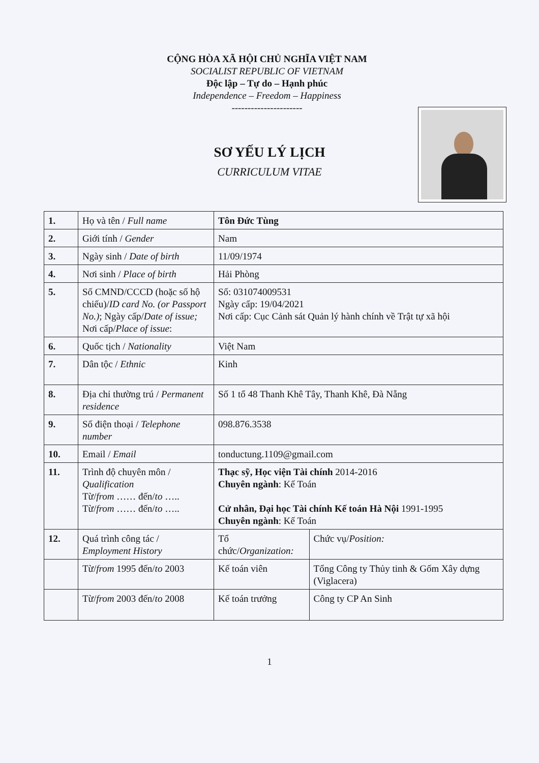CỘNG HÒA XÃ HỘI CHỦ NGHĨA VIỆT NAM
SOCIALIST REPUBLIC OF VIETNAM
Độc lập – Tự do – Hạnh phúc
Independence – Freedom – Happiness
----------------------
SƠ YẾU LÝ LỊCH
CURRICULUM VITAE
| 1. | Họ và tên / Full name | Tôn Đức Tùng | |
| 2. | Giới tính / Gender | Nam | |
| 3. | Ngày sinh / Date of birth | 11/09/1974 | |
| 4. | Nơi sinh / Place of birth | Hải Phòng | |
| 5. | Số CMND/CCCD (hoặc số hộ chiếu)/ ID card No. (or Passport No.) ; Ngày cấp/ Date of issue; Nơi cấp/ Place of issue : | Số: 031074009531 Ngày cấp: 19/04/2021 Nơi cấp: Cục Cảnh sát Quản lý hành chính về Trật tự xã hội | |
| 6. | Quốc tịch / Nationality | Việt Nam | |
| 7. | Dân tộc / Ethnic | Kinh | |
| 8. | Địa chỉ thường trú / Permanent residence | Số 1 tổ 48 Thanh Khê Tây, Thanh Khê, Đà Nẵng | |
| 9. | Số điện thoại / Telephone number | 098.876.3538 | |
| 10. | Email / Email | tonductung.1109@gmail.com | |
| 11. | Trình độ chuyên môn / Qualification Từ/ from …… đến/ to ….. Từ/ from …… đến/ to ….. | Thạc sỹ, Học viện Tài chính 2014-2016 Chuyên ngành : Kế Toán Cử nhân, Đại học Tài chính Kế toán Hà Nội 1991-1995 Chuyên ngành : Kế Toán | |
| 12. | Quá trình công tác / Employment History | Tổ chức/ Organization: | Chức vụ/ Position: |
| | Từ/ from 1995 đến/ to 2003 | Kế toán viên | Tổng Công ty Thủy tinh & Gốm Xây dựng (Viglacera) |
| | Từ/ from 2003 đến/ to 2008 | Kế toán trưởng | Công ty CP An Sinh |
1